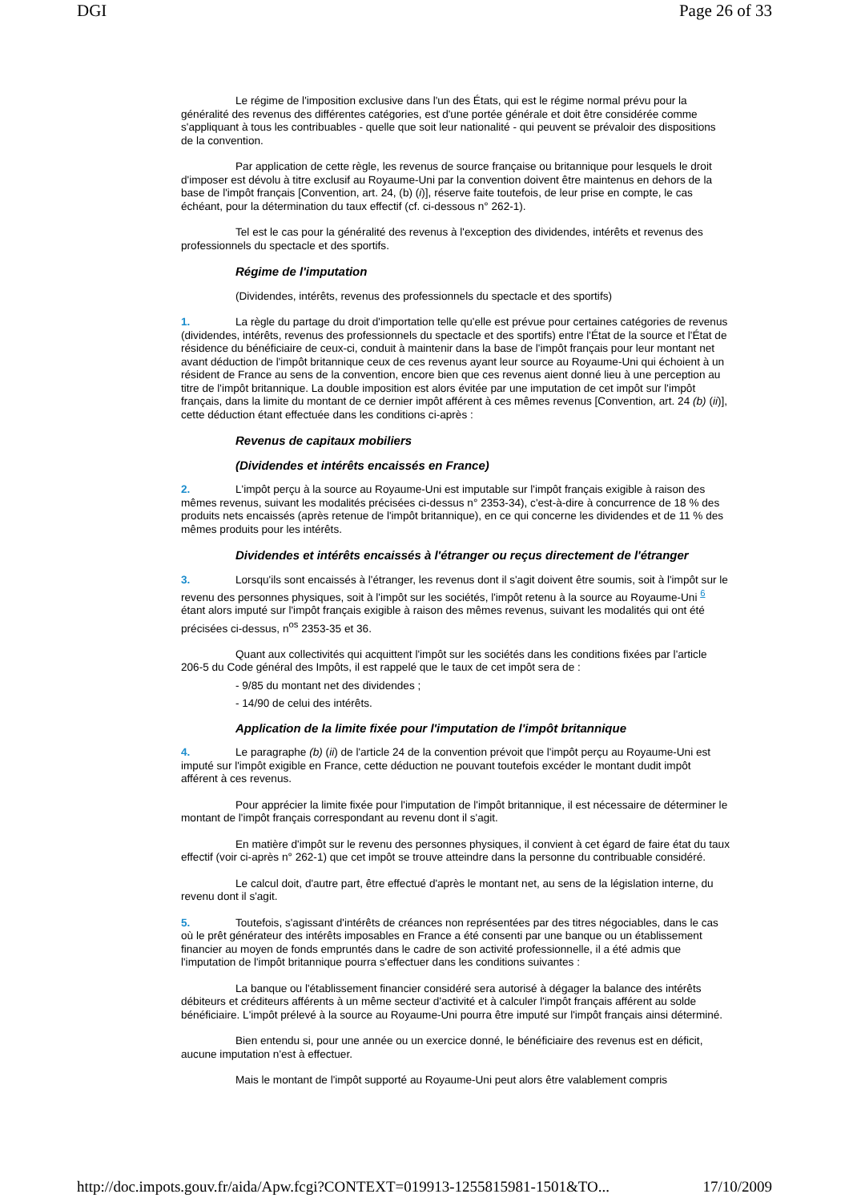DGI Page 26 of 33
Le régime de l'imposition exclusive dans l'un des États, qui est le régime normal prévu pour la généralité des revenus des différentes catégories, est d'une portée générale et doit être considérée comme s'appliquant à tous les contribuables - quelle que soit leur nationalité - qui peuvent se prévaloir des dispositions de la convention.
Par application de cette règle, les revenus de source française ou britannique pour lesquels le droit d'imposer est dévolu à titre exclusif au Royaume-Uni par la convention doivent être maintenus en dehors de la base de l'impôt français [Convention, art. 24, (b) (i)], réserve faite toutefois, de leur prise en compte, le cas échéant, pour la détermination du taux effectif (cf. ci-dessous n° 262-1).
Tel est le cas pour la généralité des revenus à l'exception des dividendes, intérêts et revenus des professionnels du spectacle et des sportifs.
Régime de l'imputation
(Dividendes, intérêts, revenus des professionnels du spectacle et des sportifs)
1. La règle du partage du droit d'importation telle qu'elle est prévue pour certaines catégories de revenus (dividendes, intérêts, revenus des professionnels du spectacle et des sportifs) entre l'État de la source et l'État de résidence du bénéficiaire de ceux-ci, conduit à maintenir dans la base de l'impôt français pour leur montant net avant déduction de l'impôt britannique ceux de ces revenus ayant leur source au Royaume-Uni qui échoient à un résident de France au sens de la convention, encore bien que ces revenus aient donné lieu à une perception au titre de l'impôt britannique. La double imposition est alors évitée par une imputation de cet impôt sur l'impôt français, dans la limite du montant de ce dernier impôt afférent à ces mêmes revenus [Convention, art. 24 (b) (ii)], cette déduction étant effectuée dans les conditions ci-après :
Revenus de capitaux mobiliers
(Dividendes et intérêts encaissés en France)
2. L'impôt perçu à la source au Royaume-Uni est imputable sur l'impôt français exigible à raison des mêmes revenus, suivant les modalités précisées ci-dessus n° 2353-34), c'est-à-dire à concurrence de 18 % des produits nets encaissés (après retenue de l'impôt britannique), en ce qui concerne les dividendes et de 11 % des mêmes produits pour les intérêts.
Dividendes et intérêts encaissés à l'étranger ou reçus directement de l'étranger
3. Lorsqu'ils sont encaissés à l'étranger, les revenus dont il s'agit doivent être soumis, soit à l'impôt sur le revenu des personnes physiques, soit à l'impôt sur les sociétés, l'impôt retenu à la source au Royaume-Uni <sup>6</sup> étant alors imputé sur l'impôt français exigible à raison des mêmes revenus, suivant les modalités qui ont été précisées ci-dessus, n<sup>os</sup> 2353-35 et 36.
Quant aux collectivités qui acquittent l'impôt sur les sociétés dans les conditions fixées par l'article 206-5 du Code général des Impôts, il est rappelé que le taux de cet impôt sera de :
- 9/85 du montant net des dividendes ;
- 14/90 de celui des intérêts.
Application de la limite fixée pour l'imputation de l'impôt britannique
4. Le paragraphe (b) (ii) de l'article 24 de la convention prévoit que l'impôt perçu au Royaume-Uni est imputé sur l'impôt exigible en France, cette déduction ne pouvant toutefois excéder le montant dudit impôt afférent à ces revenus.
Pour apprécier la limite fixée pour l'imputation de l'impôt britannique, il est nécessaire de déterminer le montant de l'impôt français correspondant au revenu dont il s'agit.
En matière d'impôt sur le revenu des personnes physiques, il convient à cet égard de faire état du taux effectif (voir ci-après n° 262-1) que cet impôt se trouve atteindre dans la personne du contribuable considéré.
Le calcul doit, d'autre part, être effectué d'après le montant net, au sens de la législation interne, du revenu dont il s'agit.
5. Toutefois, s'agissant d'intérêts de créances non représentées par des titres négociables, dans le cas où le prêt générateur des intérêts imposables en France a été consenti par une banque ou un établissement financier au moyen de fonds empruntés dans le cadre de son activité professionnelle, il a été admis que l'imputation de l'impôt britannique pourra s'effectuer dans les conditions suivantes :
La banque ou l'établissement financier considéré sera autorisé à dégager la balance des intérêts débiteurs et créditeurs afférents à un même secteur d'activité et à calculer l'impôt français afférent au solde bénéficiaire. L'impôt prélevé à la source au Royaume-Uni pourra être imputé sur l'impôt français ainsi déterminé.
Bien entendu si, pour une année ou un exercice donné, le bénéficiaire des revenus est en déficit, aucune imputation n'est à effectuer.
Mais le montant de l'impôt supporté au Royaume-Uni peut alors être valablement compris
http://doc.impots.gouv.fr/aida/Apw.fcgi?CONTEXT=019913-1255815981-1501&TO... 17/10/2009